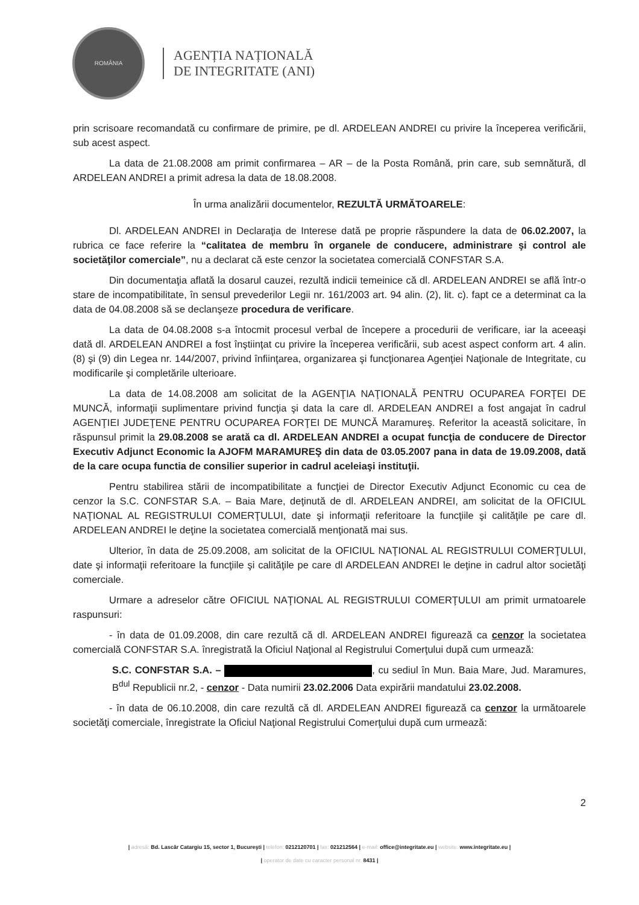ROMÂNIA
AGENȚIA NAȚIONALĂ
DE INTEGRITATE (ANI)
prin scrisoare recomandată cu confirmare de primire, pe dl. ARDELEAN ANDREI cu privire la începerea verificării, sub acest aspect.
La data de 21.08.2008 am primit confirmarea – AR – de la Posta Română, prin care, sub semnătură, dl ARDELEAN ANDREI a primit adresa la data de 18.08.2008.
În urma analizării documentelor, REZULTĂ URMĂTOARELE:
Dl. ARDELEAN ANDREI in Declaraţia de Interese dată pe proprie răspundere la data de 06.02.2007, la rubrica ce face referire la “calitatea de membru în organele de conducere, administrare şi control ale societăţilor comerciale”, nu a declarat că este cenzor la societatea comercială CONFSTAR S.A.
Din documentaţia aflată la dosarul cauzei, rezultă indicii temeinice că dl. ARDELEAN ANDREI se află într-o stare de incompatibilitate, în sensul prevederilor Legii nr. 161/2003 art. 94 alin. (2), lit. c). fapt ce a determinat ca la data de 04.08.2008 să se declanşeze procedura de verificare.
La data de 04.08.2008 s-a întocmit procesul verbal de începere a procedurii de verificare, iar la aceeaşi dată dl. ARDELEAN ANDREI a fost înştiinţat cu privire la începerea verificării, sub acest aspect conform art. 4 alin. (8) şi (9) din Legea nr. 144/2007, privind înfiinţarea, organizarea şi funcţionarea Agenţiei Naţionale de Integritate, cu modificarile şi completările ulterioare.
La data de 14.08.2008 am solicitat de la AGENŢIA NAŢIONALĂ PENTRU OCUPAREA FORŢEI DE MUNCĂ, informaţii suplimentare privind funcţia şi data la care dl. ARDELEAN ANDREI a fost angajat în cadrul AGENŢIEI JUDEŢENE PENTRU OCUPAREA FORŢEI DE MUNCĂ Maramureş. Referitor la această solicitare, în răspunsul primit la 29.08.2008 se arată ca dl. ARDELEAN ANDREI a ocupat funcţia de conducere de Director Executiv Adjunct Economic la AJOFM MARAMUREŞ din data de 03.05.2007 pana in data de 19.09.2008, dată de la care ocupa functia de consilier superior in cadrul aceleiaşi instituţii.
Pentru stabilirea stării de incompatibilitate a funcţiei de Director Executiv Adjunct Economic cu cea de cenzor la S.C. CONFSTAR S.A. – Baia Mare, deţinută de dl. ARDELEAN ANDREI, am solicitat de la OFICIUL NAŢIONAL AL REGISTRULUI COMERŢULUI, date şi informaţii referitoare la funcţiile şi calităţile pe care dl. ARDELEAN ANDREI le deţine la societatea comercială menţionată mai sus.
Ulterior, în data de 25.09.2008, am solicitat de la OFICIUL NAŢIONAL AL REGISTRULUI COMERŢULUI, date şi informaţii referitoare la funcţiile şi calităţile pe care dl ARDELEAN ANDREI le deţine in cadrul altor societăţi comerciale.
Urmare a adreselor către OFICIUL NAŢIONAL AL REGISTRULUI COMERŢULUI am primit urmatoarele raspunsuri:
- în data de 01.09.2008, din care rezultă că dl. ARDELEAN ANDREI figurează ca cenzor la societatea comercială CONFSTAR S.A. înregistrată la Oficiul Naţional al Registrului Comerţului după cum urmează:
S.C. CONFSTAR S.A. – , cu sediul în Mun. Baia Mare, Jud. Maramures, B<sup>dul</sup> Republicii nr.2, - cenzor - Data numirii 23.02.2006 Data expirării mandatului 23.02.2008.
- în data de 06.10.2008, din care rezultă că dl. ARDELEAN ANDREI figurează ca cenzor la următoarele societăţi comerciale, înregistrate la Oficiul Naţional Registrului Comerţului după cum urmează:
2
| adresă: Bd. Lascăr Catargiu 15, sector 1, Bucureşti | telefon: 0212120701 | fax: 021212564 | e-mail: office@integritate.eu | website: www.integritate.eu |
| operator de date cu caracter personal nr. 8431 |